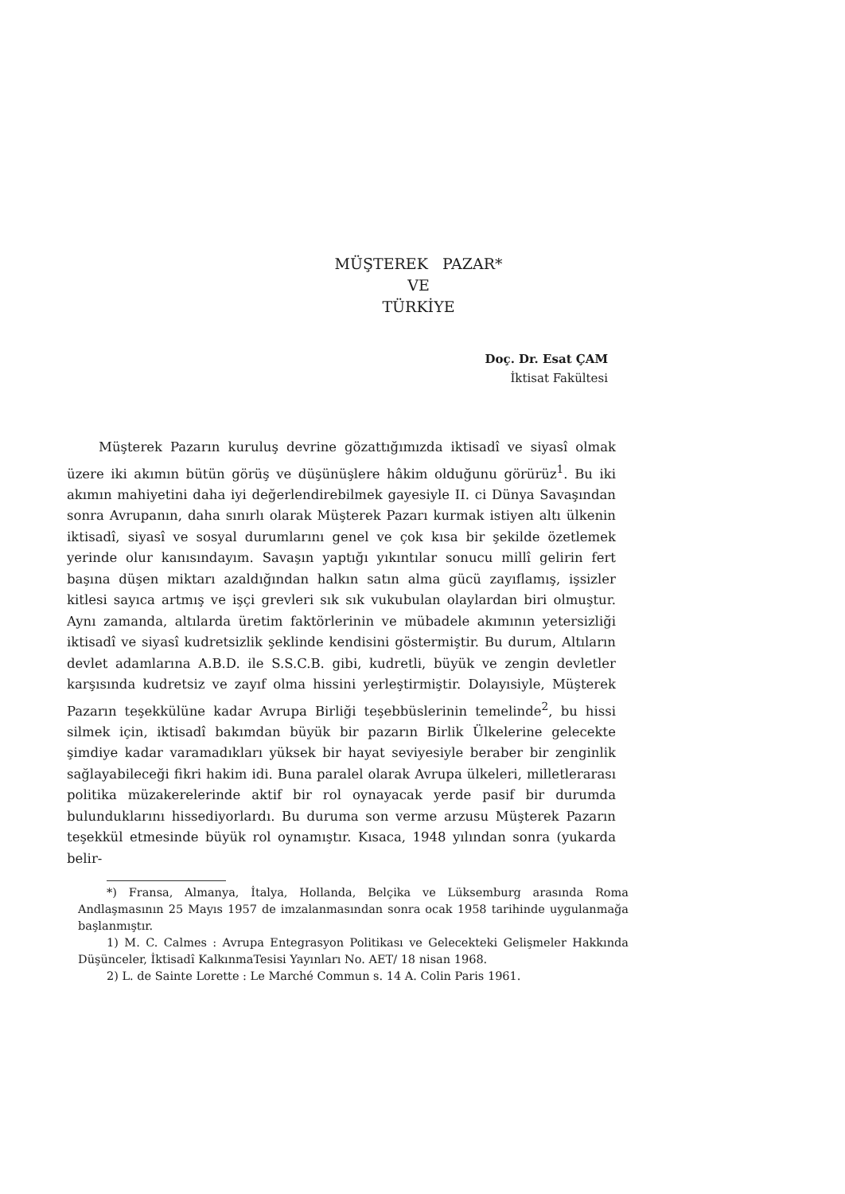MÜŞTEREK PAZAR*
VE
TÜRKİYE
Doç. Dr. Esat ÇAM
İktisat Fakültesi
Müşterek Pazarın kuruluş devrine gözattığımızda iktisadî ve siyasî olmak üzere iki akımın bütün görüş ve düşünüşlere hâkim olduğunu görürüz<sup>1</sup>. Bu iki akımın mahiyetini daha iyi değerlendirebilmek gayesiyle II. ci Dünya Savaşından sonra Avrupanın, daha sınırlı olarak Müşterek Pazarı kurmak istiyen altı ülkenin iktisadî, siyasî ve sosyal durumlarını genel ve çok kısa bir şekilde özetlemek yerinde olur kanısındayım. Savaşın yaptığı yıkıntılar sonucu millî gelirin fert başına düşen miktarı azaldığından halkın satın alma gücü zayıflamış, işsizler kitlesi sayıca artmış ve işçi grevleri sık sık vukubulan olaylardan biri olmuştur. Aynı zamanda, altılarda üretim faktörlerinin ve mübadele akımının yetersizliği iktisadî ve siyasî kudretsizlik şeklinde kendisini göstermiştir. Bu durum, Altıların devlet adamlarına A.B.D. ile S.S.C.B. gibi, kudretli, büyük ve zengin devletler karşısında kudretsiz ve zayıf olma hissini yerleştirmiştir. Dolayısiyle, Müşterek Pazarın teşekkülüne kadar Avrupa Birliği teşebbüslerinin temelinde<sup>2</sup>, bu hissi silmek için, iktisadî bakımdan büyük bir pazarın Birlik Ülkelerine gelecekte şimdiye kadar varamadıkları yüksek bir hayat seviyesiyle beraber bir zenginlik sağlayabileceği fikri hakim idi. Buna paralel olarak Avrupa ülkeleri, milletlerarası politika müzakerelerinde aktif bir rol oynayacak yerde pasif bir durumda bulunduklarını hissediyorlardı. Bu duruma son verme arzusu Müşterek Pazarın teşekkül etmesinde büyük rol oynamıştır. Kısaca, 1948 yılından sonra (yukarda belir-
*) Fransa, Almanya, İtalya, Hollanda, Belçika ve Lüksemburg arasında Roma Andlaşmasının 25 Mayıs 1957 de imzalanmasından sonra ocak 1958 tarihinde uygulanmağa başlanmıştır.
1) M. C. Calmes : Avrupa Entegrasyon Politikası ve Gelecekteki Gelişmeler Hakkında Düşünceler, İktisadî KalkınmaTesisi Yayınları No. AET/ 18 nisan 1968.
2) L. de Sainte Lorette : Le Marché Commun s. 14 A. Colin Paris 1961.